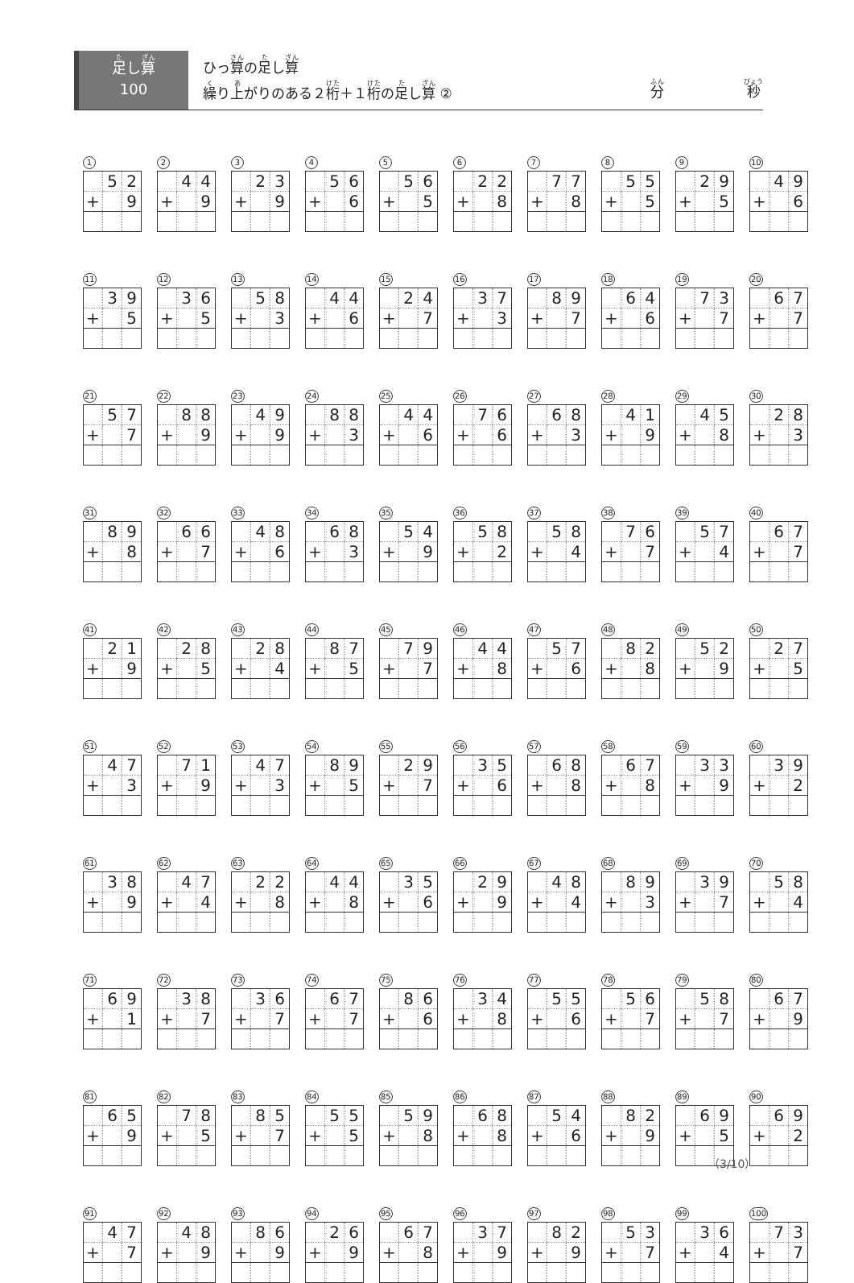足し算
100
ひっ算の足し算
繰り上がりのある２桁＋１桁の足し算 ②
分 秒
1
| | 5 | 2 |
| + | | 9 |
2
| | 4 | 4 |
| + | | 9 |
3
| | 2 | 3 |
| + | | 9 |
4
| | 5 | 6 |
| + | | 6 |
5
| | 5 | 6 |
| + | | 5 |
6
| | 2 | 2 |
| + | | 8 |
7
| | 7 | 7 |
| + | | 8 |
8
| | 5 | 5 |
| + | | 5 |
9
| | 2 | 9 |
| + | | 5 |
10
| | 4 | 9 |
| + | | 6 |
11
| | 3 | 9 |
| + | | 5 |
12
| | 3 | 6 |
| + | | 5 |
13
| | 5 | 8 |
| + | | 3 |
14
| | 4 | 4 |
| + | | 6 |
15
| | 2 | 4 |
| + | | 7 |
16
| | 3 | 7 |
| + | | 3 |
17
| | 8 | 9 |
| + | | 7 |
18
| | 6 | 4 |
| + | | 6 |
19
| | 7 | 3 |
| + | | 7 |
20
| | 6 | 7 |
| + | | 7 |
21
| | 5 | 7 |
| + | | 7 |
22
| | 8 | 8 |
| + | | 9 |
23
| | 4 | 9 |
| + | | 9 |
24
| | 8 | 8 |
| + | | 3 |
25
| | 4 | 4 |
| + | | 6 |
26
| | 7 | 6 |
| + | | 6 |
27
| | 6 | 8 |
| + | | 3 |
28
| | 4 | 1 |
| + | | 9 |
29
| | 4 | 5 |
| + | | 8 |
30
| | 2 | 8 |
| + | | 3 |
31
| | 8 | 9 |
| + | | 8 |
32
| | 6 | 6 |
| + | | 7 |
33
| | 4 | 8 |
| + | | 6 |
34
| | 6 | 8 |
| + | | 3 |
35
| | 5 | 4 |
| + | | 9 |
36
| | 5 | 8 |
| + | | 2 |
37
| | 5 | 8 |
| + | | 4 |
38
| | 7 | 6 |
| + | | 7 |
39
| | 5 | 7 |
| + | | 4 |
40
| | 6 | 7 |
| + | | 7 |
41
| | 2 | 1 |
| + | | 9 |
42
| | 2 | 8 |
| + | | 5 |
43
| | 2 | 8 |
| + | | 4 |
44
| | 8 | 7 |
| + | | 5 |
45
| | 7 | 9 |
| + | | 7 |
46
| | 4 | 4 |
| + | | 8 |
47
| | 5 | 7 |
| + | | 6 |
48
| | 8 | 2 |
| + | | 8 |
49
| | 5 | 2 |
| + | | 9 |
50
| | 2 | 7 |
| + | | 5 |
51
| | 4 | 7 |
| + | | 3 |
52
| | 7 | 1 |
| + | | 9 |
53
| | 4 | 7 |
| + | | 3 |
54
| | 8 | 9 |
| + | | 5 |
55
| | 2 | 9 |
| + | | 7 |
56
| | 3 | 5 |
| + | | 6 |
57
| | 6 | 8 |
| + | | 8 |
58
| | 6 | 7 |
| + | | 8 |
59
| | 3 | 3 |
| + | | 9 |
60
| | 3 | 9 |
| + | | 2 |
61
| | 3 | 8 |
| + | | 9 |
62
| | 4 | 7 |
| + | | 4 |
63
| | 2 | 2 |
| + | | 8 |
64
| | 4 | 4 |
| + | | 8 |
65
| | 3 | 5 |
| + | | 6 |
66
| | 2 | 9 |
| + | | 9 |
67
| | 4 | 8 |
| + | | 4 |
68
| | 8 | 9 |
| + | | 3 |
69
| | 3 | 9 |
| + | | 7 |
70
| | 5 | 8 |
| + | | 4 |
71
| | 6 | 9 |
| + | | 1 |
72
| | 3 | 8 |
| + | | 7 |
73
| | 3 | 6 |
| + | | 7 |
74
| | 6 | 7 |
| + | | 7 |
75
| | 8 | 6 |
| + | | 6 |
76
| | 3 | 4 |
| + | | 8 |
77
| | 5 | 5 |
| + | | 6 |
78
| | 5 | 6 |
| + | | 7 |
79
| | 5 | 8 |
| + | | 7 |
80
| | 6 | 7 |
| + | | 9 |
81
| | 6 | 5 |
| + | | 9 |
82
| | 7 | 8 |
| + | | 5 |
83
| | 8 | 5 |
| + | | 7 |
84
| | 5 | 5 |
| + | | 5 |
85
| | 5 | 9 |
| + | | 8 |
86
| | 6 | 8 |
| + | | 8 |
87
| | 5 | 4 |
| + | | 6 |
88
| | 8 | 2 |
| + | | 9 |
89
| | 6 | 9 |
| + | | 5 |
90
| | 6 | 9 |
| + | | 2 |
91
| | 4 | 7 |
| + | | 7 |
92
| | 4 | 8 |
| + | | 9 |
93
| | 8 | 6 |
| + | | 9 |
94
| | 2 | 6 |
| + | | 9 |
95
| | 6 | 7 |
| + | | 8 |
96
| | 3 | 7 |
| + | | 9 |
97
| | 8 | 2 |
| + | | 9 |
98
| | 5 | 3 |
| + | | 7 |
99
| | 3 | 6 |
| + | | 4 |
100
| | 7 | 3 |
| + | | 7 |
（3/10）